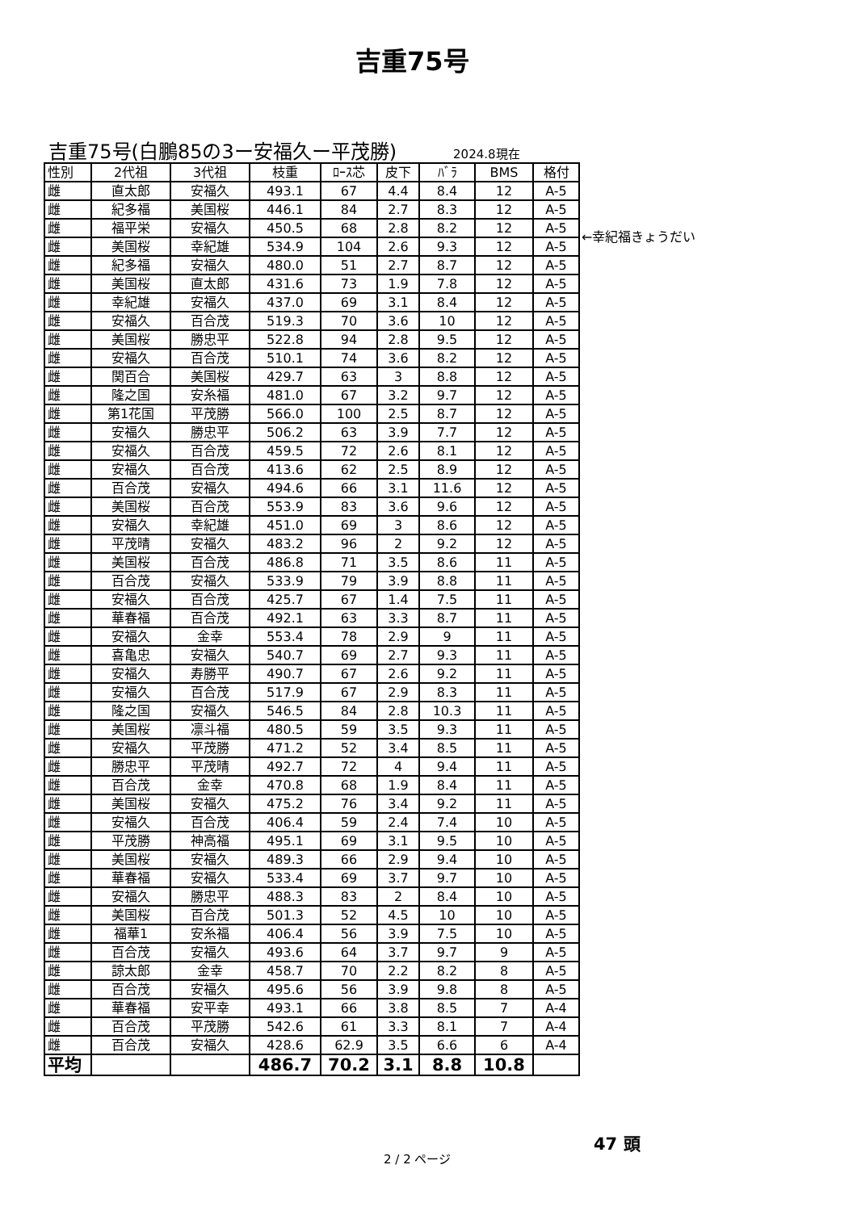吉重75号
吉重75号(白鵬85の3ー安福久ー平茂勝) 2024.8現在
| 性別 | 2代祖 | 3代祖 | 枝重 | ﾛｰｽ芯 | 皮下 | ﾊﾞﾗ | BMS | 格付 |
| --- | --- | --- | --- | --- | --- | --- | --- | --- |
| 雌 | 直太郎 | 安福久 | 493.1 | 67 | 4.4 | 8.4 | 12 | A-5 |
| 雌 | 紀多福 | 美国桜 | 446.1 | 84 | 2.7 | 8.3 | 12 | A-5 |
| 雌 | 福平栄 | 安福久 | 450.5 | 68 | 2.8 | 8.2 | 12 | A-5 |
| 雌 | 美国桜 | 幸紀雄 | 534.9 | 104 | 2.6 | 9.3 | 12 | A-5 |
| 雌 | 紀多福 | 安福久 | 480.0 | 51 | 2.7 | 8.7 | 12 | A-5 |
| 雌 | 美国桜 | 直太郎 | 431.6 | 73 | 1.9 | 7.8 | 12 | A-5 |
| 雌 | 幸紀雄 | 安福久 | 437.0 | 69 | 3.1 | 8.4 | 12 | A-5 |
| 雌 | 安福久 | 百合茂 | 519.3 | 70 | 3.6 | 10 | 12 | A-5 |
| 雌 | 美国桜 | 勝忠平 | 522.8 | 94 | 2.8 | 9.5 | 12 | A-5 |
| 雌 | 安福久 | 百合茂 | 510.1 | 74 | 3.6 | 8.2 | 12 | A-5 |
| 雌 | 関百合 | 美国桜 | 429.7 | 63 | 3 | 8.8 | 12 | A-5 |
| 雌 | 隆之国 | 安糸福 | 481.0 | 67 | 3.2 | 9.7 | 12 | A-5 |
| 雌 | 第1花国 | 平茂勝 | 566.0 | 100 | 2.5 | 8.7 | 12 | A-5 |
| 雌 | 安福久 | 勝忠平 | 506.2 | 63 | 3.9 | 7.7 | 12 | A-5 |
| 雌 | 安福久 | 百合茂 | 459.5 | 72 | 2.6 | 8.1 | 12 | A-5 |
| 雌 | 安福久 | 百合茂 | 413.6 | 62 | 2.5 | 8.9 | 12 | A-5 |
| 雌 | 百合茂 | 安福久 | 494.6 | 66 | 3.1 | 11.6 | 12 | A-5 |
| 雌 | 美国桜 | 百合茂 | 553.9 | 83 | 3.6 | 9.6 | 12 | A-5 |
| 雌 | 安福久 | 幸紀雄 | 451.0 | 69 | 3 | 8.6 | 12 | A-5 |
| 雌 | 平茂晴 | 安福久 | 483.2 | 96 | 2 | 9.2 | 12 | A-5 |
| 雌 | 美国桜 | 百合茂 | 486.8 | 71 | 3.5 | 8.6 | 11 | A-5 |
| 雌 | 百合茂 | 安福久 | 533.9 | 79 | 3.9 | 8.8 | 11 | A-5 |
| 雌 | 安福久 | 百合茂 | 425.7 | 67 | 1.4 | 7.5 | 11 | A-5 |
| 雌 | 華春福 | 百合茂 | 492.1 | 63 | 3.3 | 8.7 | 11 | A-5 |
| 雌 | 安福久 | 金幸 | 553.4 | 78 | 2.9 | 9 | 11 | A-5 |
| 雌 | 喜亀忠 | 安福久 | 540.7 | 69 | 2.7 | 9.3 | 11 | A-5 |
| 雌 | 安福久 | 寿勝平 | 490.7 | 67 | 2.6 | 9.2 | 11 | A-5 |
| 雌 | 安福久 | 百合茂 | 517.9 | 67 | 2.9 | 8.3 | 11 | A-5 |
| 雌 | 隆之国 | 安福久 | 546.5 | 84 | 2.8 | 10.3 | 11 | A-5 |
| 雌 | 美国桜 | 凛斗福 | 480.5 | 59 | 3.5 | 9.3 | 11 | A-5 |
| 雌 | 安福久 | 平茂勝 | 471.2 | 52 | 3.4 | 8.5 | 11 | A-5 |
| 雌 | 勝忠平 | 平茂晴 | 492.7 | 72 | 4 | 9.4 | 11 | A-5 |
| 雌 | 百合茂 | 金幸 | 470.8 | 68 | 1.9 | 8.4 | 11 | A-5 |
| 雌 | 美国桜 | 安福久 | 475.2 | 76 | 3.4 | 9.2 | 11 | A-5 |
| 雌 | 安福久 | 百合茂 | 406.4 | 59 | 2.4 | 7.4 | 10 | A-5 |
| 雌 | 平茂勝 | 神高福 | 495.1 | 69 | 3.1 | 9.5 | 10 | A-5 |
| 雌 | 美国桜 | 安福久 | 489.3 | 66 | 2.9 | 9.4 | 10 | A-5 |
| 雌 | 華春福 | 安福久 | 533.4 | 69 | 3.7 | 9.7 | 10 | A-5 |
| 雌 | 安福久 | 勝忠平 | 488.3 | 83 | 2 | 8.4 | 10 | A-5 |
| 雌 | 美国桜 | 百合茂 | 501.3 | 52 | 4.5 | 10 | 10 | A-5 |
| 雌 | 福華1 | 安糸福 | 406.4 | 56 | 3.9 | 7.5 | 10 | A-5 |
| 雌 | 百合茂 | 安福久 | 493.6 | 64 | 3.7 | 9.7 | 9 | A-5 |
| 雌 | 諒太郎 | 金幸 | 458.7 | 70 | 2.2 | 8.2 | 8 | A-5 |
| 雌 | 百合茂 | 安福久 | 495.6 | 56 | 3.9 | 9.8 | 8 | A-5 |
| 雌 | 華春福 | 安平幸 | 493.1 | 66 | 3.8 | 8.5 | 7 | A-4 |
| 雌 | 百合茂 | 平茂勝 | 542.6 | 61 | 3.3 | 8.1 | 7 | A-4 |
| 雌 | 百合茂 | 安福久 | 428.6 | 62.9 | 3.5 | 6.6 | 6 | A-4 |
| 平均 | | | 486.7 | 70.2 | 3.1 | 8.8 | 10.8 | |
←幸紀福きょうだい
47 頭
2 / 2 ページ